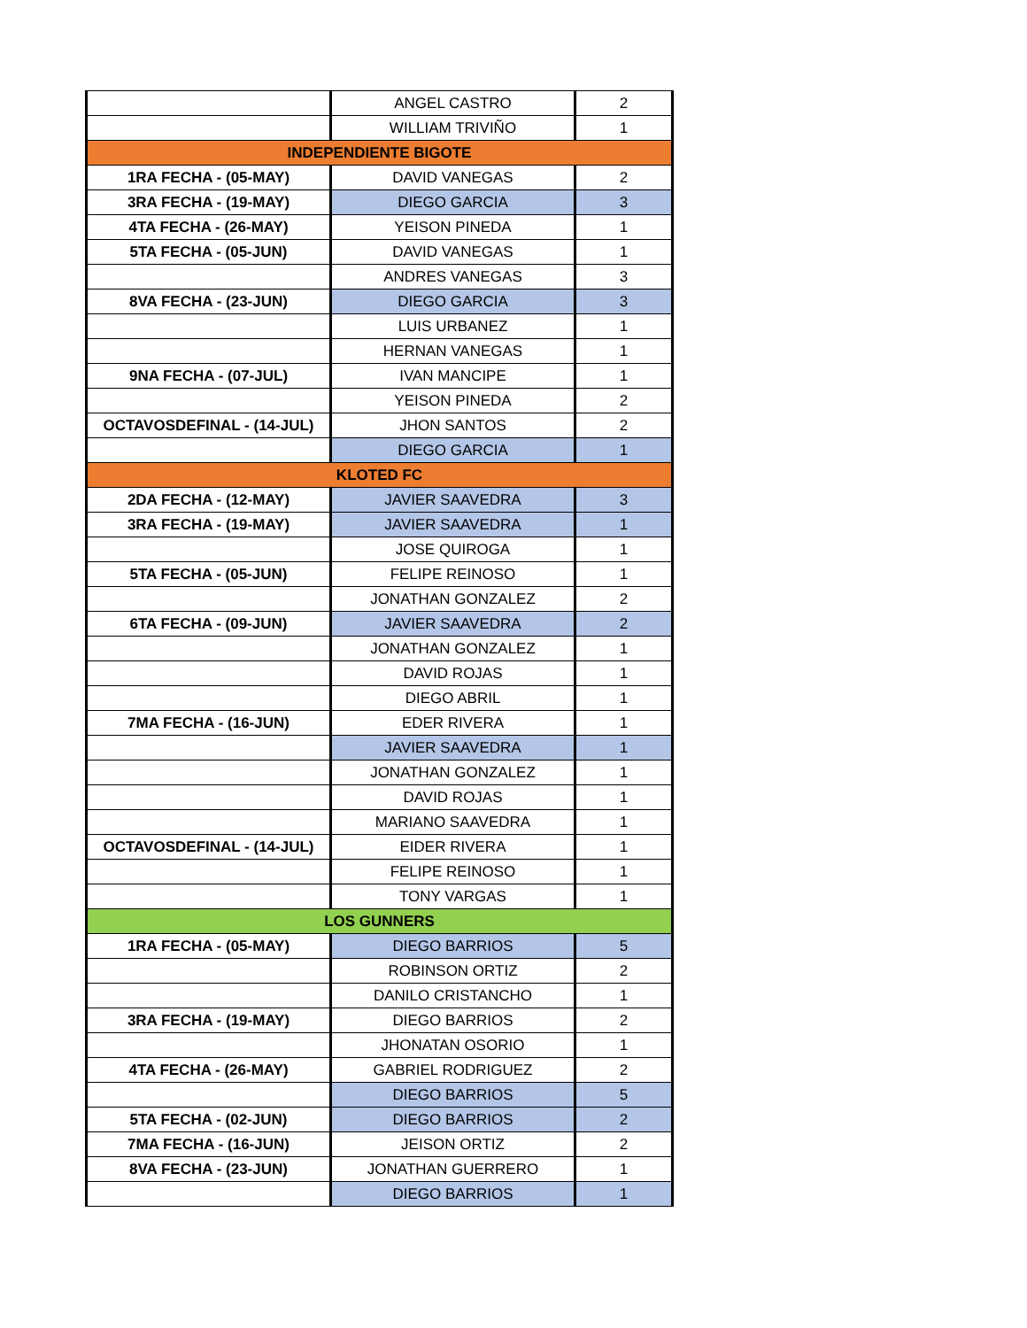| | ANGEL CASTRO | 2 |
| | WILLIAM TRIVIÑO | 1 |
| INDEPENDIENTE BIGOTE | | |
| 1RA FECHA - (05-MAY) | DAVID VANEGAS | 2 |
| 3RA FECHA - (19-MAY) | DIEGO GARCIA | 3 |
| 4TA FECHA - (26-MAY) | YEISON PINEDA | 1 |
| 5TA FECHA - (05-JUN) | DAVID VANEGAS | 1 |
| | ANDRES VANEGAS | 3 |
| 8VA FECHA - (23-JUN) | DIEGO GARCIA | 3 |
| | LUIS URBANEZ | 1 |
| | HERNAN VANEGAS | 1 |
| 9NA FECHA - (07-JUL) | IVAN MANCIPE | 1 |
| | YEISON PINEDA | 2 |
| OCTAVOSDEFINAL - (14-JUL) | JHON SANTOS | 2 |
| | DIEGO GARCIA | 1 |
| KLOTED FC | | |
| 2DA FECHA - (12-MAY) | JAVIER SAAVEDRA | 3 |
| 3RA FECHA - (19-MAY) | JAVIER SAAVEDRA | 1 |
| | JOSE QUIROGA | 1 |
| 5TA FECHA - (05-JUN) | FELIPE REINOSO | 1 |
| | JONATHAN GONZALEZ | 2 |
| 6TA FECHA - (09-JUN) | JAVIER SAAVEDRA | 2 |
| | JONATHAN GONZALEZ | 1 |
| | DAVID ROJAS | 1 |
| | DIEGO ABRIL | 1 |
| 7MA FECHA - (16-JUN) | EDER RIVERA | 1 |
| | JAVIER SAAVEDRA | 1 |
| | JONATHAN GONZALEZ | 1 |
| | DAVID ROJAS | 1 |
| | MARIANO SAAVEDRA | 1 |
| OCTAVOSDEFINAL - (14-JUL) | EIDER RIVERA | 1 |
| | FELIPE REINOSO | 1 |
| | TONY VARGAS | 1 |
| LOS GUNNERS | | |
| 1RA FECHA - (05-MAY) | DIEGO BARRIOS | 5 |
| | ROBINSON ORTIZ | 2 |
| | DANILO CRISTANCHO | 1 |
| 3RA FECHA - (19-MAY) | DIEGO BARRIOS | 2 |
| | JHONATAN OSORIO | 1 |
| 4TA FECHA - (26-MAY) | GABRIEL RODRIGUEZ | 2 |
| | DIEGO BARRIOS | 5 |
| 5TA FECHA - (02-JUN) | DIEGO BARRIOS | 2 |
| 7MA FECHA - (16-JUN) | JEISON ORTIZ | 2 |
| 8VA FECHA - (23-JUN) | JONATHAN GUERRERO | 1 |
| | DIEGO BARRIOS | 1 |